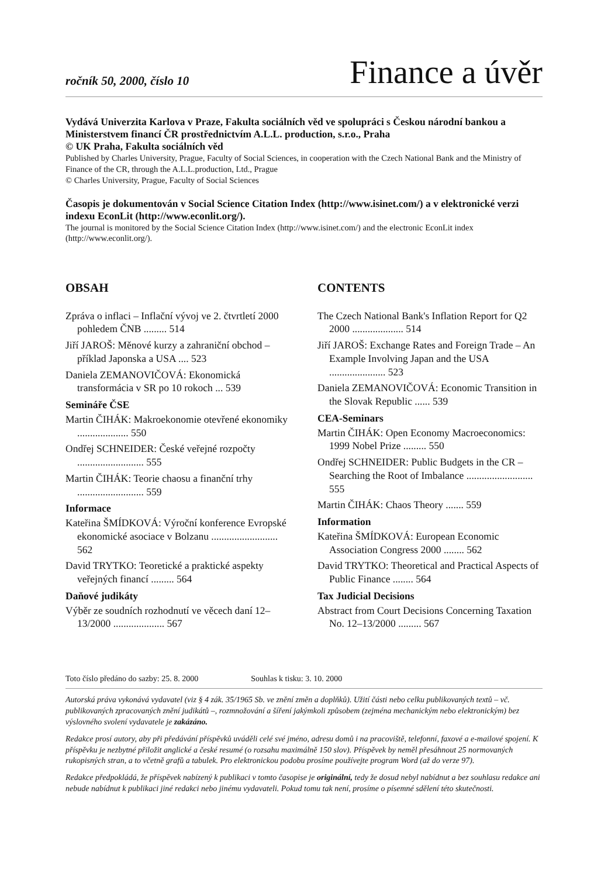ročník 50, 2000, číslo 10 Finance a úvěr
Vydává Univerzita Karlova v Praze, Fakulta sociálních věd ve spolupráci s Českou národní bankou a Ministerstvem financí ČR prostřednictvím A.L.L. production, s.r.o., Praha
© UK Praha, Fakulta sociálních věd
Published by Charles University, Prague, Faculty of Social Sciences, in cooperation with the Czech National Bank and the Ministry of Finance of the CR, through the A.L.L.production, Ltd., Prague
© Charles University, Prague, Faculty of Social Sciences
Časopis je dokumentován v Social Science Citation Index (http://www.isinet.com/) a v elektronické verzi indexu EconLit (http://www.econlit.org/).
The journal is monitored by the Social Science Citation Index (http://www.isinet.com/) and the electronic EconLit index (http://www.econlit.org/).
OBSAH
Zpráva o inflaci – Inflační vývoj ve 2. čtvrtletí 2000 pohledem ČNB ......... 514
Jiří JAROŠ: Měnové kurzy a zahraniční obchod – příklad Japonska a USA .... 523
Daniela ZEMANOVIČOVÁ: Ekonomická transformácia v SR po 10 rokoch ... 539
Semináře ČSE
Martin ČIHÁK: Makroekonomie otevřené ekonomiky .................... 550
Ondřej SCHNEIDER: České veřejné rozpočty .......................... 555
Martin ČIHÁK: Teorie chaosu a finanční trhy .......................... 559
Informace
Kateřina ŠMÍDKOVÁ: Výroční konference Evropské ekonomické asociace v Bolzanu .......................... 562
David TRYTKO: Teoretické a praktické aspekty veřejných financí ......... 564
Daňové judikáty
Výběr ze soudních rozhodnutí ve věcech daní 12–13/2000 .................... 567
CONTENTS
The Czech National Bank's Inflation Report for Q2 2000 .................... 514
Jiří JAROŠ: Exchange Rates and Foreign Trade – An Example Involving Japan and the USA ...................... 523
Daniela ZEMANOVIČOVÁ: Economic Transition in the Slovak Republic ...... 539
CEA-Seminars
Martin ČIHÁK: Open Economy Macroeconomics: 1999 Nobel Prize ......... 550
Ondřej SCHNEIDER: Public Budgets in the CR – Searching the Root of Imbalance .......................... 555
Martin ČIHÁK: Chaos Theory ....... 559
Information
Kateřina ŠMÍDKOVÁ: European Economic Association Congress 2000 ........ 562
David TRYTKO: Theoretical and Practical Aspects of Public Finance ........ 564
Tax Judicial Decisions
Abstract from Court Decisions Concerning Taxation No. 12–13/2000 ......... 567
Toto číslo předáno do sazby: 25. 8. 2000 Souhlas k tisku: 3. 10. 2000
Autorská práva vykonává vydavatel (viz § 4 zák. 35/1965 Sb. ve znění změn a doplňků). Užití části nebo celku publikovaných textů – vč. publikovaných zpracovaných znění judikátů –, rozmnožování a šíření jakýmkoli způsobem (zejména mechanickým nebo elektronickým) bez výslovného svolení vydavatele je zakázáno.
Redakce prosí autory, aby při předávání příspěvků uváděli celé své jméno, adresu domů i na pracoviště, telefonní, faxové a e-mailové spojení. K příspěvku je nezbytné přiložit anglické a české resumé (o rozsahu maximálně 150 slov). Příspěvek by neměl přesáhnout 25 normovaných rukopisných stran, a to včetně grafů a tabulek. Pro elektronickou podobu prosíme používejte program Word (až do verze 97).
Redakce předpokládá, že příspěvek nabízený k publikaci v tomto časopise je originální, tedy že dosud nebyl nabídnut a bez souhlasu redakce ani nebude nabídnut k publikaci jiné redakci nebo jinému vydavateli. Pokud tomu tak není, prosíme o písemné sdělení této skutečnosti.